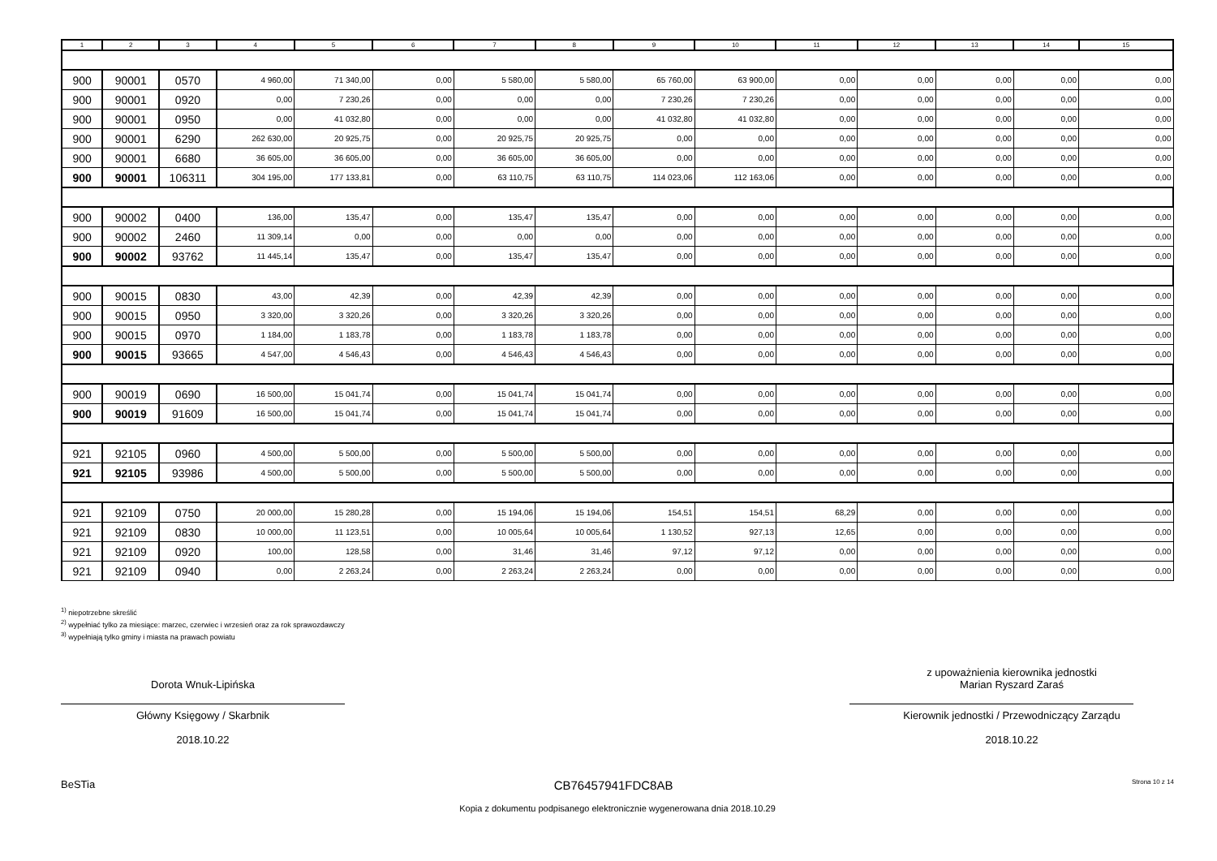| 1 | 2 | 3 | 4 | 5 | 6 | 7 | 8 | 9 | 10 | 11 | 12 | 13 | 14 | 15 |
| --- | --- | --- | --- | --- | --- | --- | --- | --- | --- | --- | --- | --- | --- | --- |
| 900 | 90001 | 0570 | 4 960,00 | 71 340,00 | 0,00 | 5 580,00 | 5 580,00 | 65 760,00 | 63 900,00 | 0,00 | 0,00 | 0,00 | 0,00 | 0,00 |
| 900 | 90001 | 0920 | 0,00 | 7 230,26 | 0,00 | 0,00 | 0,00 | 7 230,26 | 7 230,26 | 0,00 | 0,00 | 0,00 | 0,00 | 0,00 |
| 900 | 90001 | 0950 | 0,00 | 41 032,80 | 0,00 | 0,00 | 0,00 | 41 032,80 | 41 032,80 | 0,00 | 0,00 | 0,00 | 0,00 | 0,00 |
| 900 | 90001 | 6290 | 262 630,00 | 20 925,75 | 0,00 | 20 925,75 | 20 925,75 | 0,00 | 0,00 | 0,00 | 0,00 | 0,00 | 0,00 | 0,00 |
| 900 | 90001 | 6680 | 36 605,00 | 36 605,00 | 0,00 | 36 605,00 | 36 605,00 | 0,00 | 0,00 | 0,00 | 0,00 | 0,00 | 0,00 | 0,00 |
| 900 | 90001 | 106311 | 304 195,00 | 177 133,81 | 0,00 | 63 110,75 | 63 110,75 | 114 023,06 | 112 163,06 | 0,00 | 0,00 | 0,00 | 0,00 | 0,00 |
| 900 | 90002 | 0400 | 136,00 | 135,47 | 0,00 | 135,47 | 135,47 | 0,00 | 0,00 | 0,00 | 0,00 | 0,00 | 0,00 | 0,00 |
| 900 | 90002 | 2460 | 11 309,14 | 0,00 | 0,00 | 0,00 | 0,00 | 0,00 | 0,00 | 0,00 | 0,00 | 0,00 | 0,00 | 0,00 |
| 900 | 90002 | 93762 | 11 445,14 | 135,47 | 0,00 | 135,47 | 135,47 | 0,00 | 0,00 | 0,00 | 0,00 | 0,00 | 0,00 | 0,00 |
| 900 | 90015 | 0830 | 43,00 | 42,39 | 0,00 | 42,39 | 42,39 | 0,00 | 0,00 | 0,00 | 0,00 | 0,00 | 0,00 | 0,00 |
| 900 | 90015 | 0950 | 3 320,00 | 3 320,26 | 0,00 | 3 320,26 | 3 320,26 | 0,00 | 0,00 | 0,00 | 0,00 | 0,00 | 0,00 | 0,00 |
| 900 | 90015 | 0970 | 1 184,00 | 1 183,78 | 0,00 | 1 183,78 | 1 183,78 | 0,00 | 0,00 | 0,00 | 0,00 | 0,00 | 0,00 | 0,00 |
| 900 | 90015 | 93665 | 4 547,00 | 4 546,43 | 0,00 | 4 546,43 | 4 546,43 | 0,00 | 0,00 | 0,00 | 0,00 | 0,00 | 0,00 | 0,00 |
| 900 | 90019 | 0690 | 16 500,00 | 15 041,74 | 0,00 | 15 041,74 | 15 041,74 | 0,00 | 0,00 | 0,00 | 0,00 | 0,00 | 0,00 | 0,00 |
| 900 | 90019 | 91609 | 16 500,00 | 15 041,74 | 0,00 | 15 041,74 | 15 041,74 | 0,00 | 0,00 | 0,00 | 0,00 | 0,00 | 0,00 | 0,00 |
| 921 | 92105 | 0960 | 4 500,00 | 5 500,00 | 0,00 | 5 500,00 | 5 500,00 | 0,00 | 0,00 | 0,00 | 0,00 | 0,00 | 0,00 | 0,00 |
| 921 | 92105 | 93986 | 4 500,00 | 5 500,00 | 0,00 | 5 500,00 | 5 500,00 | 0,00 | 0,00 | 0,00 | 0,00 | 0,00 | 0,00 | 0,00 |
| 921 | 92109 | 0750 | 20 000,00 | 15 280,28 | 0,00 | 15 194,06 | 15 194,06 | 154,51 | 154,51 | 68,29 | 0,00 | 0,00 | 0,00 | 0,00 |
| 921 | 92109 | 0830 | 10 000,00 | 11 123,51 | 0,00 | 10 005,64 | 10 005,64 | 1 130,52 | 927,13 | 12,65 | 0,00 | 0,00 | 0,00 | 0,00 |
| 921 | 92109 | 0920 | 100,00 | 128,58 | 0,00 | 31,46 | 31,46 | 97,12 | 97,12 | 0,00 | 0,00 | 0,00 | 0,00 | 0,00 |
| 921 | 92109 | 0940 | 0,00 | 2 263,24 | 0,00 | 2 263,24 | 2 263,24 | 0,00 | 0,00 | 0,00 | 0,00 | 0,00 | 0,00 | 0,00 |
<sup>1)</sup> niepotrzebne skreślić
<sup>2)</sup> wypełniać tylko za miesiące: marzec, czerwiec i wrzesień oraz za rok sprawozdawczy
<sup>3)</sup> wypełniają tylko gminy i miasta na prawach powiatu
Dorota Wnuk-Lipińska
Główny Księgowy / Skarbnik
2018.10.22
z upoważnienia kierownika jednostki
Marian Ryszard Zaraś
Kierownik jednostki / Przewodniczący Zarządu
2018.10.22
BeSTia CB76457941FDC8AB Strona 10 z 14
Kopia z dokumentu podpisanego elektronicznie wygenerowana dnia 2018.10.29